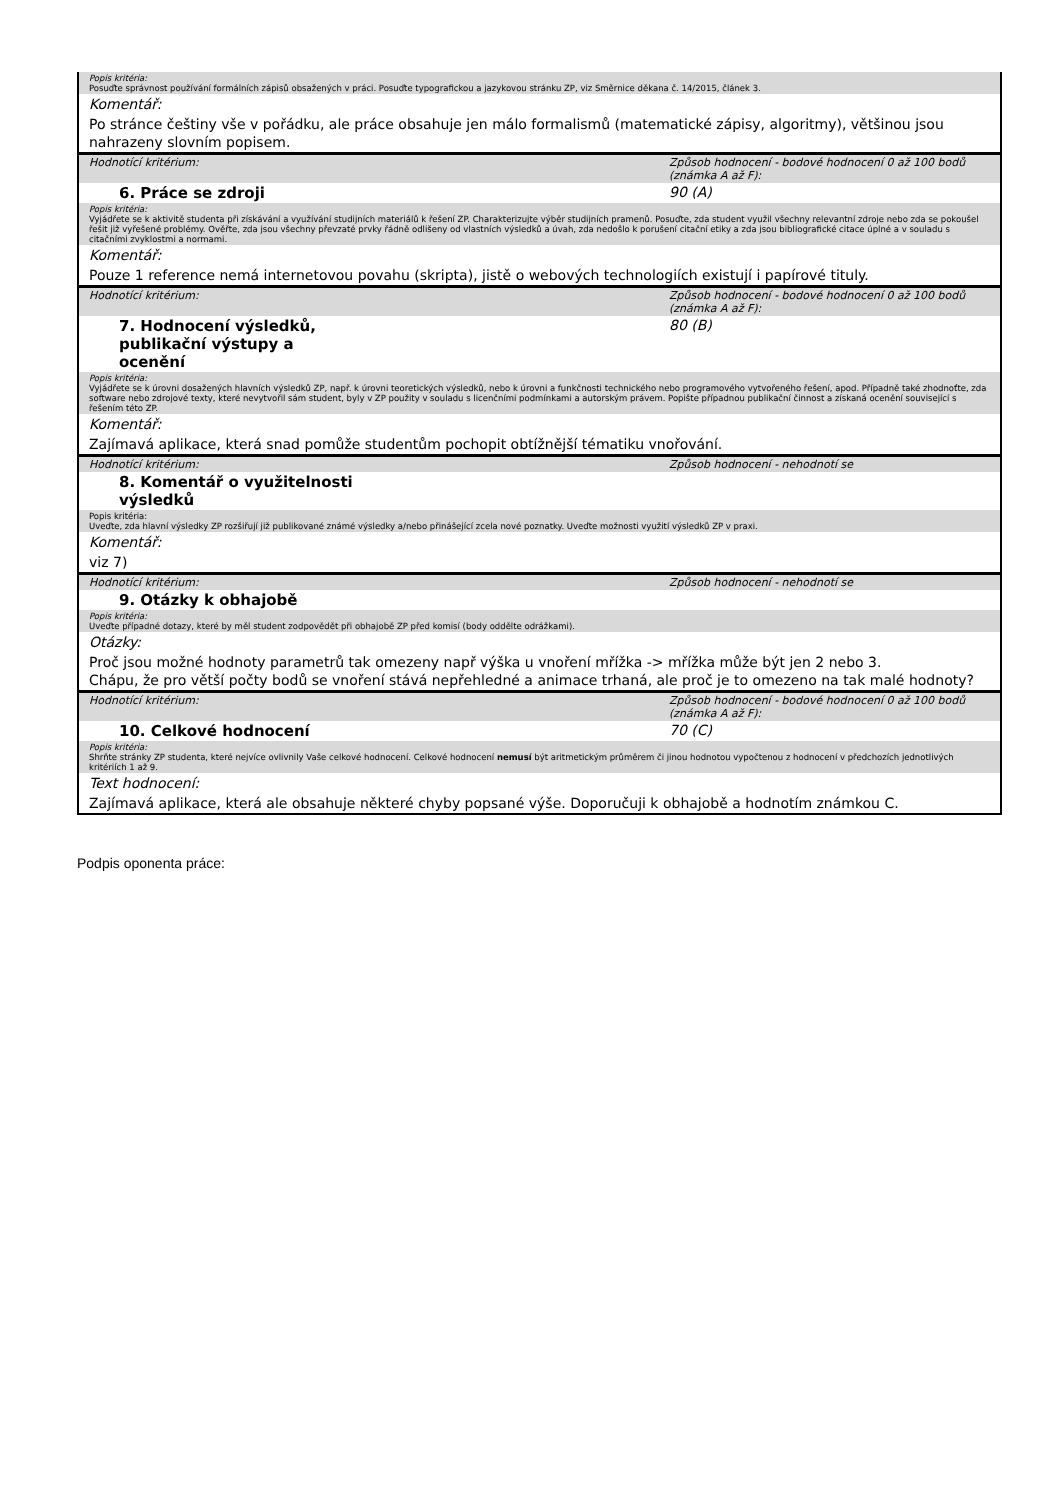| Popis kritéria: Posuďte správnost používání formálních zápisů obsažených v práci. Posuďte typografickou a jazykovou stránku ZP, viz Směrnice děkana č. 14/2015, článek 3. | |
| Komentář: | |
| Po stránce češtiny vše v pořádku, ale práce obsahuje jen málo formalismů (matematické zápisy, algoritmy), většinou jsou nahrazeny slovním popisem. | |
| Hodnotící kritérium: | Způsob hodnocení - bodové hodnocení 0 až 100 bodů (známka A až F): |
| 6. Práce se zdroji | 90 (A) |
| Popis kritéria: Vyjádřete se k aktivitě studenta při získávání a využívání studijních materiálů k řešení ZP. Charakterizujte výběr studijních pramenů. Posuďte, zda student využil všechny relevantní zdroje nebo zda se pokoušel řešit již vyřešené problémy. Ověřte, zda jsou všechny převzaté prvky řádně odlišeny od vlastních výsledků a úvah, zda nedošlo k porušení citační etiky a zda jsou bibliografické citace úplné a v souladu s citačními zvyklostmi a normami. | |
| Komentář: | |
| Pouze 1 reference nemá internetovou povahu (skripta), jistě o webových technologiích existují i papírové tituly. | |
| Hodnotící kritérium: | Způsob hodnocení - bodové hodnocení 0 až 100 bodů (známka A až F): |
| 7. Hodnocení výsledků, publikační výstupy a ocenění | 80 (B) |
| Popis kritéria: Vyjádřete se k úrovni dosažených hlavních výsledků ZP, např. k úrovni teoretických výsledků, nebo k úrovni a funkčnosti technického nebo programového vytvořeného řešení, apod. Případně také zhodnoťte, zda software nebo zdrojové texty, které nevytvořil sám student, byly v ZP použity v souladu s licenčními podmínkami a autorským právem. Popište případnou publikační činnost a získaná ocenění související s řešením této ZP. | |
| Komentář: | |
| Zajímavá aplikace, která snad pomůže studentům pochopit obtížnější tématiku vnořování. | |
| Hodnotící kritérium: | Způsob hodnocení - nehodnotí se |
| 8. Komentář o využitelnosti výsledků | |
| Popis kritéria: Uveďte, zda hlavní výsledky ZP rozšiřují již publikované známé výsledky a/nebo přinášející zcela nové poznatky. Uveďte možnosti využití výsledků ZP v praxi. | |
| Komentář: | |
| viz 7) | |
| Hodnotící kritérium: | Způsob hodnocení - nehodnotí se |
| 9. Otázky k obhajobě | |
| Popis kritéria: Uveďte případné dotazy, které by měl student zodpovědět při obhajobě ZP před komisí (body oddělte odrážkami). | |
| Otázky: | |
| Proč jsou možné hodnoty parametrů tak omezeny např výška u vnoření mřížka -> mřížka může být jen 2 nebo 3. Chápu, že pro větší počty bodů se vnoření stává nepřehledné a animace trhaná, ale proč je to omezeno na tak malé hodnoty? | |
| Hodnotící kritérium: | Způsob hodnocení - bodové hodnocení 0 až 100 bodů (známka A až F): |
| 10. Celkové hodnocení | 70 (C) |
| Popis kritéria: Shrňte stránky ZP studenta, které nejvíce ovlivnily Vaše celkové hodnocení. Celkové hodnocení nemusí být aritmetickým průměrem či jinou hodnotou vypočtenou z hodnocení v předchozích jednotlivých kritériích 1 až 9. | |
| Text hodnocení: | |
| Zajímavá aplikace, která ale obsahuje některé chyby popsané výše. Doporučuji k obhajobě a hodnotím známkou C. | |
Podpis oponenta práce: